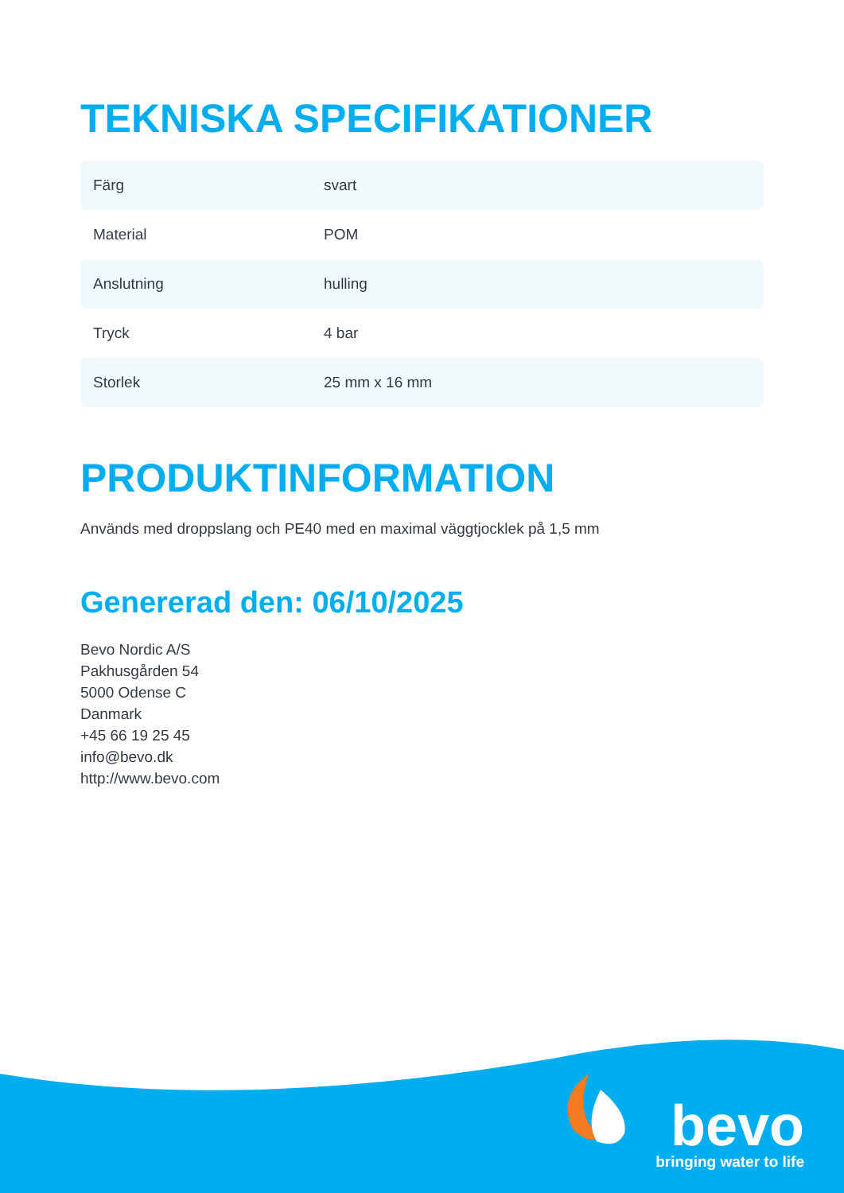TEKNISKA SPECIFIKATIONER
| Färg | svart |
| Material | POM |
| Anslutning | hulling |
| Tryck | 4 bar |
| Storlek | 25 mm x 16 mm |
PRODUKTINFORMATION
Används med droppslang och PE40 med en maximal väggtjocklek på 1,5 mm
Genererad den: 06/10/2025
Bevo Nordic A/S
Pakhusgården 54
5000 Odense C
Danmark
+45 66 19 25 45
info@bevo.dk
http://www.bevo.com
bevo
bringing water to life